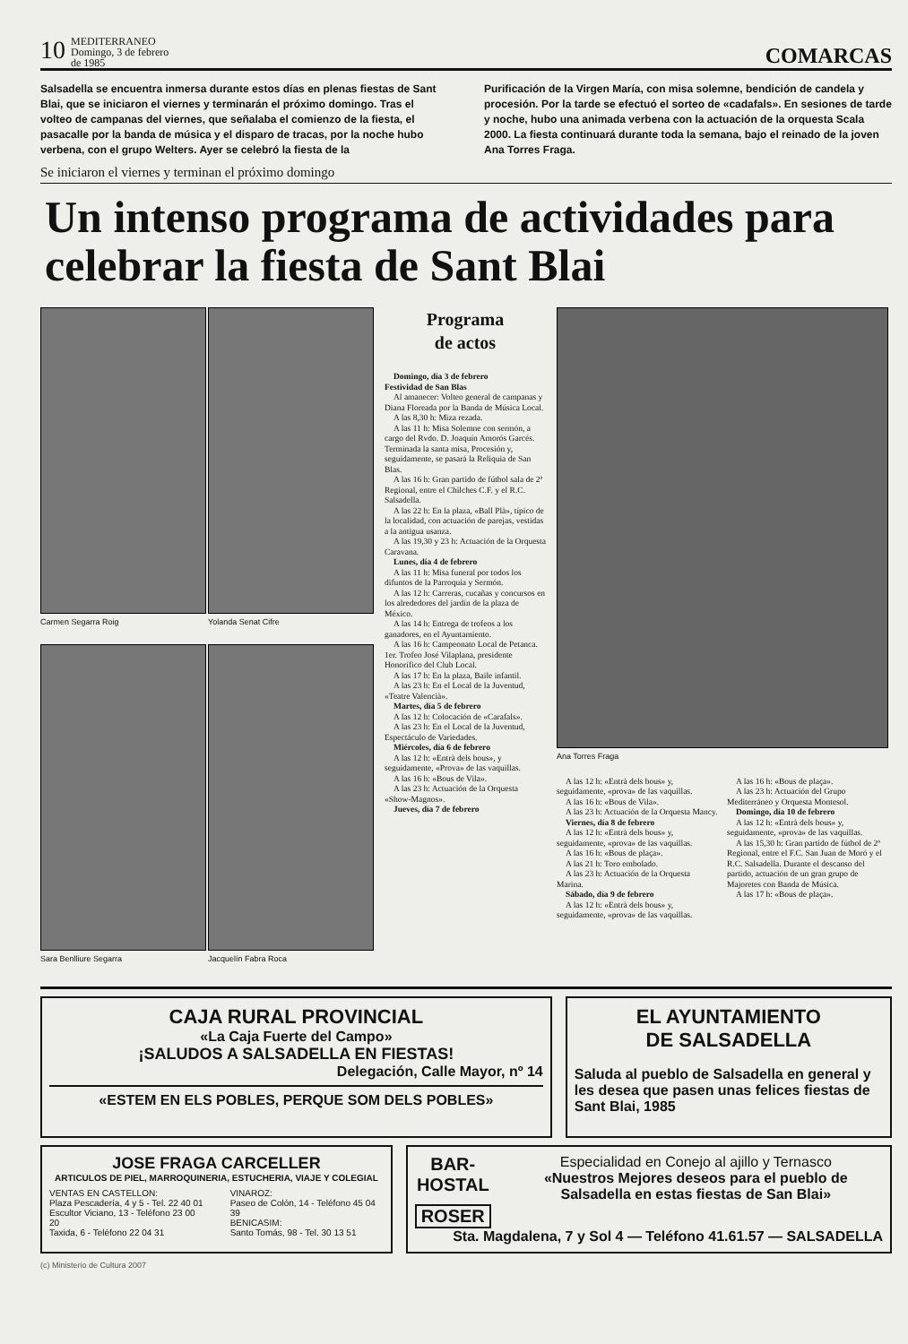10
MEDITERRANEO
Domingo, 3 de febrero de 1985
COMARCAS
Salsadella se encuentra inmersa durante estos días en plenas fiestas de Sant Blai, que se iniciaron el viernes y terminarán el próximo domingo. Tras el volteo de campanas del viernes, que señalaba el comienzo de la fiesta, el pasacalle por la banda de música y el disparo de tracas, por la noche hubo verbena, con el grupo Welters. Ayer se celebró la fiesta de la
Purificación de la Virgen María, con misa solemne, bendición de candela y procesión. Por la tarde se efectuó el sorteo de «cadafals». En sesiones de tarde y noche, hubo una animada verbena con la actuación de la orquesta Scala 2000. La fiesta continuará durante toda la semana, bajo el reinado de la joven Ana Torres Fraga.
Se iniciaron el viernes y terminan el próximo domingo
Un intenso programa de actividades para celebrar la fiesta de Sant Blai
Carmen Segarra Roig
Yolanda Senat Cifre
Sara Benlliure Segarra
Jacquelín Fabra Roca
Programa
de actos
Domingo, día 3 de febrero
Festividad de San Blas
Al amanecer: Volteo general de campanas y Diana Floreada por la Banda de Música Local.
A las 8,30 h: Miza rezada.
A las 11 h: Misa Solemne con sermón, a cargo del Rvdo. D. Joaquín Amorós Garcés. Terminada la santa misa, Procesión y, seguidamente, se pasará la Reliquia de San Blas.
A las 16 h: Gran partido de fútbol sala de 2ª Regional, entre el Chilches C.F. y el R.C. Salsadella.
A las 22 h: En la plaza, «Ball Plà», típico de la localidad, con actuación de parejas, vestidas a la antigua usanza.
A las 19,30 y 23 h: Actuación de la Orquesta Caravana.
Lunes, día 4 de febrero
A las 11 h: Misa funeral por todos los difuntos de la Parroquia y Sermón.
A las 12 h: Carreras, cucañas y concursos en los alrededores del jardín de la plaza de México.
A las 14 h: Entrega de trofeos a los ganadores, en el Ayuntamiento.
A las 16 h: Campeonato Local de Petanca. 1er. Trofeo José Vilaplana, presidente Honorífico del Club Local.
A las 17 h: En la plaza, Baile infantil.
A las 23 h: En el Local de la Juventud, «Teatre Valencià».
Martes, día 5 de febrero
A las 12 h: Colocación de «Carafals».
A las 23 h: En el Local de la Juventud, Espectáculo de Variedades.
Miércoles, día 6 de febrero
A las 12 h: «Entrà dels bous», y seguidamente, «Prova» de las vaquillas.
A las 16 h: «Bous de Vila».
A las 23 h: Actuación de la Orquesta «Show-Magnos».
Jueves, día 7 de febrero
Ana Torres Fraga
A las 12 h: «Entrà dels bous» y, seguidamente, «prova» de las vaquillas.
A las 16 h: «Bous de Vila».
A las 23 h: Actuación de la Orquesta Mancy.
Viernes, día 8 de febrero
A las 12 h: «Entrà dels bous» y, seguidamente, «prova» de las vaquillas.
A las 16 h: «Bous de plaça».
A las 21 h: Toro embolado.
A las 23 h: Actuación de la Orquesta Marina.
Sábado, día 9 de febrero
A las 12 h: «Entrà dels bous» y, seguidamente, «prova» de las vaquillas.
A las 16 h: «Bous de plaça».
A las 23 h: Actuación del Grupo Mediterráneo y Orquesta Montesol.
Domingo, día 10 de febrero
A las 12 h: «Entrà dels bous» y, seguidamente, «prova» de las vaquillas.
A las 15,30 h: Gran partido de fútbol de 2ª Regional, entre el F.C. San Juan de Moró y el R.C. Salsadella. Durante el descanso del partido, actuación de un gran grupo de Majoretes con Banda de Música.
A las 17 h: «Bous de plaça».
CAJA RURAL PROVINCIAL
«La Caja Fuerte del Campo»
¡SALUDOS A SALSADELLA EN FIESTAS!
Delegación, Calle Mayor, nº 14
«ESTEM EN ELS POBLES, PERQUE SOM DELS POBLES»
EL AYUNTAMIENTO
DE SALSADELLA
Saluda al pueblo de Salsadella en general y les desea que pasen unas felices fiestas de Sant Blai, 1985
JOSE FRAGA CARCELLER
ARTICULOS DE PIEL, MARROQUINERIA, ESTUCHERIA, VIAJE Y COLEGIAL
VENTAS EN CASTELLON:
Plaza Pescadería, 4 y 5 - Tel. 22 40 01
Escultor Viciano, 13 - Teléfono 23 00 20
Taxida, 6 - Teléfono 22 04 31
VINAROZ:
Paseo de Colón, 14 - Teléfono 45 04 39
BENICASIM:
Santo Tomás, 98 - Tel. 30 13 51
BAR-HOSTAL
ROSER
Especialidad en Conejo al ajillo y Ternasco
«Nuestros Mejores deseos para el pueblo de Salsadella en estas fiestas de San Blai»
Sta. Magdalena, 7 y Sol 4 — Teléfono 41.61.57 — SALSADELLA
(c) Ministerio de Cultura 2007